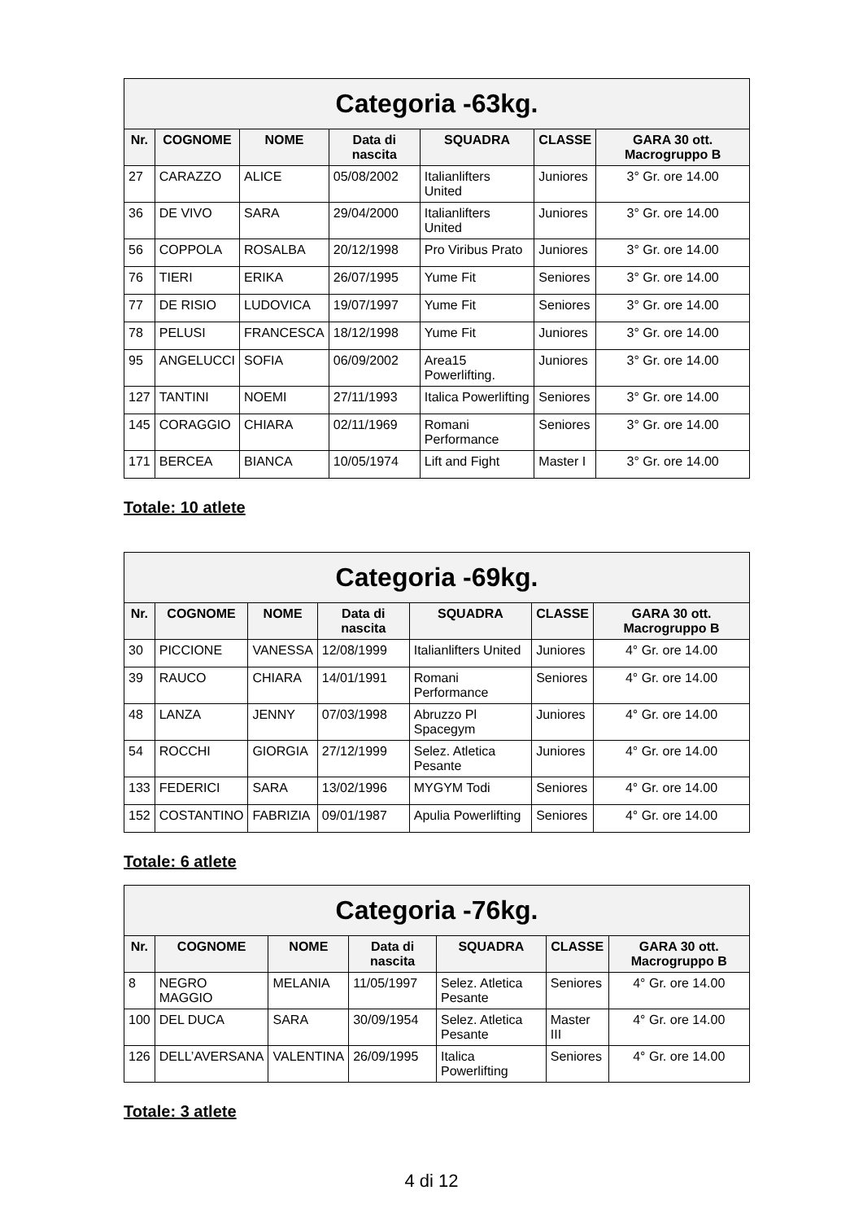| Categoria -63kg. | | | | | | |
| --- | --- | --- | --- | --- | --- | --- |
| Nr. | COGNOME | NOME | Data di nascita | SQUADRA | CLASSE | GARA 30 ott. Macrogruppo B |
| 27 | CARAZZO | ALICE | 05/08/2002 | Italianlifters United | Juniores | 3° Gr. ore 14.00 |
| 36 | DE VIVO | SARA | 29/04/2000 | Italianlifters United | Juniores | 3° Gr. ore 14.00 |
| 56 | COPPOLA | ROSALBA | 20/12/1998 | Pro Viribus Prato | Juniores | 3° Gr. ore 14.00 |
| 76 | TIERI | ERIKA | 26/07/1995 | Yume Fit | Seniores | 3° Gr. ore 14.00 |
| 77 | DE RISIO | LUDOVICA | 19/07/1997 | Yume Fit | Seniores | 3° Gr. ore 14.00 |
| 78 | PELUSI | FRANCESCA | 18/12/1998 | Yume Fit | Juniores | 3° Gr. ore 14.00 |
| 95 | ANGELUCCI | SOFIA | 06/09/2002 | Area15 Powerlifting. | Juniores | 3° Gr. ore 14.00 |
| 127 | TANTINI | NOEMI | 27/11/1993 | Italica Powerlifting | Seniores | 3° Gr. ore 14.00 |
| 145 | CORAGGIO | CHIARA | 02/11/1969 | Romani Performance | Seniores | 3° Gr. ore 14.00 |
| 171 | BERCEA | BIANCA | 10/05/1974 | Lift and Fight | Master I | 3° Gr. ore 14.00 |
Totale: 10 atlete
| Categoria -69kg. | | | | | | |
| --- | --- | --- | --- | --- | --- | --- |
| Nr. | COGNOME | NOME | Data di nascita | SQUADRA | CLASSE | GARA 30 ott. Macrogruppo B |
| 30 | PICCIONE | VANESSA | 12/08/1999 | Italianlifters United | Juniores | 4° Gr. ore 14.00 |
| 39 | RAUCO | CHIARA | 14/01/1991 | Romani Performance | Seniores | 4° Gr. ore 14.00 |
| 48 | LANZA | JENNY | 07/03/1998 | Abruzzo Pl Spacegym | Juniores | 4° Gr. ore 14.00 |
| 54 | ROCCHI | GIORGIA | 27/12/1999 | Selez. Atletica Pesante | Juniores | 4° Gr. ore 14.00 |
| 133 | FEDERICI | SARA | 13/02/1996 | MYGYM Todi | Seniores | 4° Gr. ore 14.00 |
| 152 | COSTANTINO | FABRIZIA | 09/01/1987 | Apulia Powerlifting | Seniores | 4° Gr. ore 14.00 |
Totale: 6 atlete
| Categoria -76kg. | | | | | | |
| --- | --- | --- | --- | --- | --- | --- |
| Nr. | COGNOME | NOME | Data di nascita | SQUADRA | CLASSE | GARA 30 ott. Macrogruppo B |
| 8 | NEGRO MAGGIO | MELANIA | 11/05/1997 | Selez. Atletica Pesante | Seniores | 4° Gr. ore 14.00 |
| 100 | DEL DUCA | SARA | 30/09/1954 | Selez. Atletica Pesante | Master III | 4° Gr. ore 14.00 |
| 126 | DELL’AVERSANA | VALENTINA | 26/09/1995 | Italica Powerlifting | Seniores | 4° Gr. ore 14.00 |
Totale: 3 atlete
4 di 12